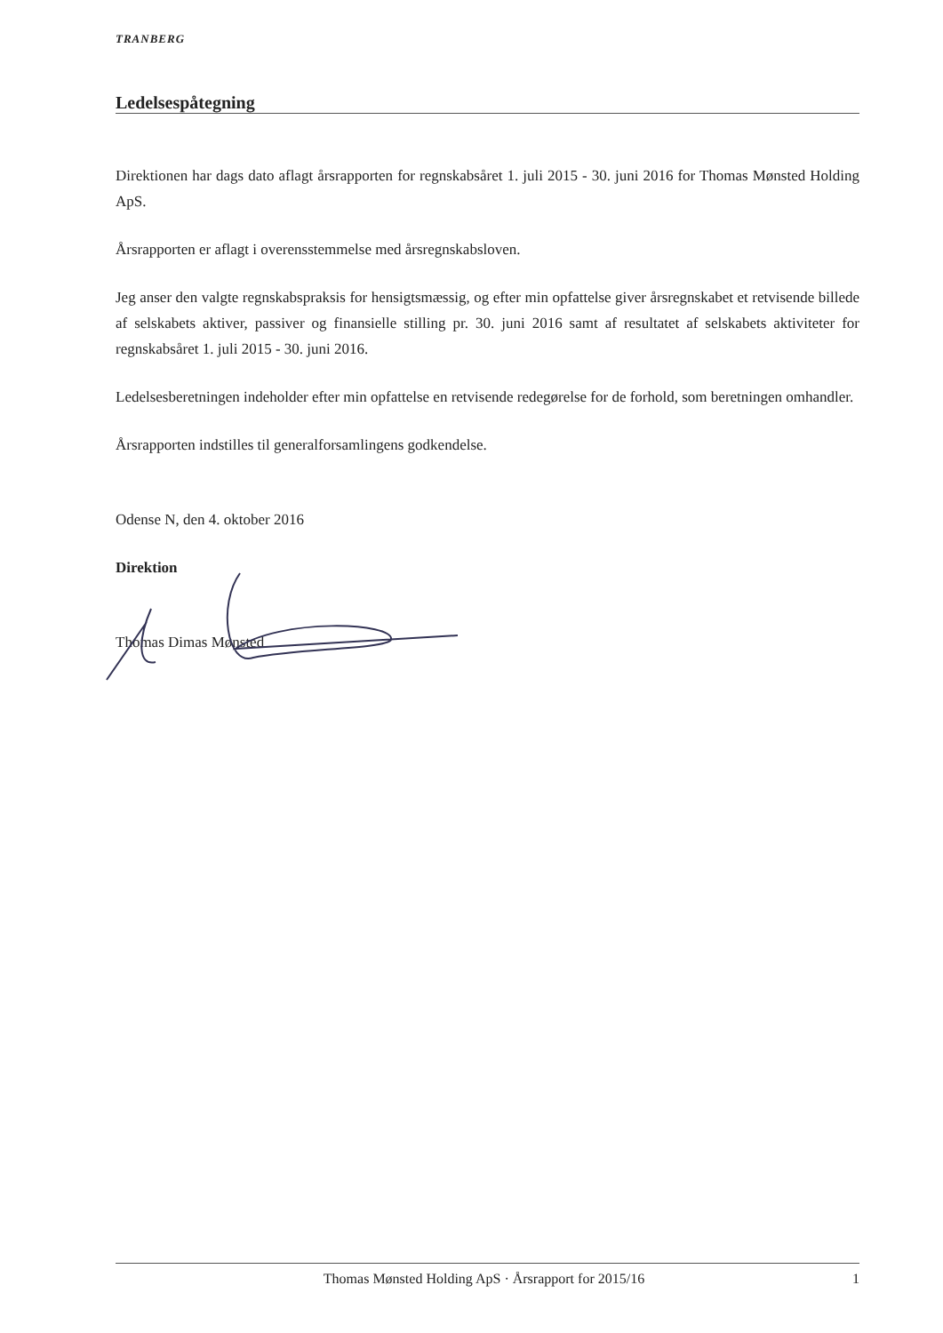TRANBERG
Ledelsespåtegning
Direktionen har dags dato aflagt årsrapporten for regnskabsåret 1. juli 2015 - 30. juni 2016 for Thomas Mønsted Holding ApS.
Årsrapporten er aflagt i overensstemmelse med årsregnskabsloven.
Jeg anser den valgte regnskabspraksis for hensigtsmæssig, og efter min opfattelse giver årsregnskabet et retvisende billede af selskabets aktiver, passiver og finansielle stilling pr. 30. juni 2016 samt af resultatet af selskabets aktiviteter for regnskabsåret 1. juli 2015 - 30. juni 2016.
Ledelsesberetningen indeholder efter min opfattelse en retvisende redegørelse for de forhold, som beretningen omhandler.
Årsrapporten indstilles til generalforsamlingens godkendelse.
Odense N, den 4. oktober 2016
Direktion
Thomas Dimas Mønsted
Thomas Mønsted Holding ApS · Årsrapport for 2015/16 1